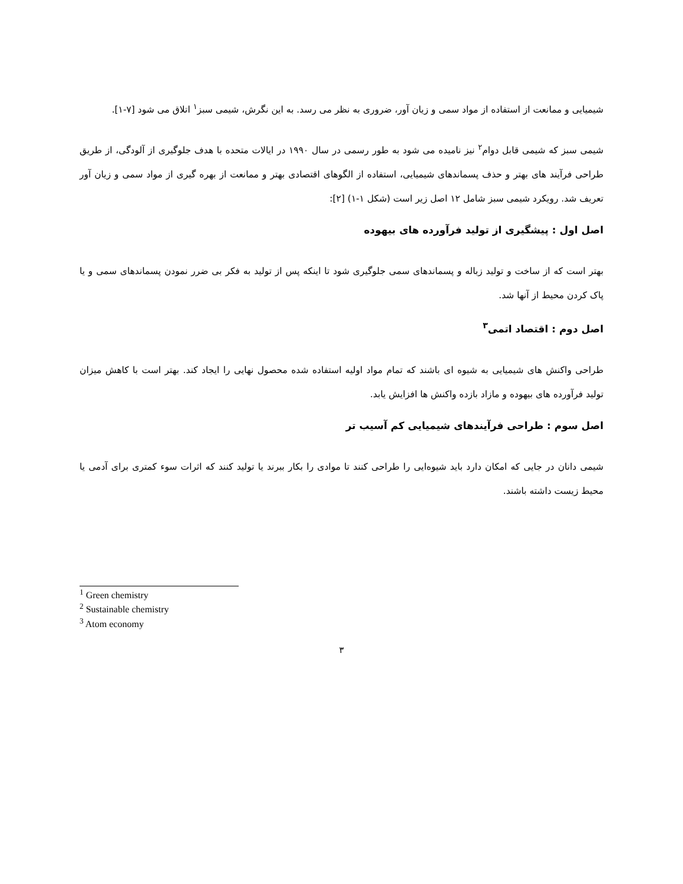شیمیایی و ممانعت از استفاده از مواد سمی و زیان آور، ضروری به نظر می رسد. به این نگرش، شیمی سبز<sup>۱</sup> اتلاق می شود [۷-۱].
شیمی سبز که شیمی قابل دوام<sup>۲</sup> نیز نامیده می شود به طور رسمی در سال ۱۹۹۰ در ایالات متحده با هدف جلوگیری از آلودگی، از طریق طراحی فرآیند های بهتر و حذف پسماندهای شیمیایی، استفاده از الگوهای اقتصادی بهتر و ممانعت از بهره گیری از مواد سمی و زیان آور تعریف شد. رویکرد شیمی سبز شامل ۱۲ اصل زیر است (شکل ۱-۱) [۲]:
اصل اول : پیشگیری از تولید فرآورده های بیهوده
بهتر است که از ساخت و تولید زباله و پسماندهای سمی جلوگیری شود تا اینکه پس از تولید به فکر بی ضرر نمودن پسماندهای سمی و یا پاک کردن محیط از آنها شد.
اصل دوم : اقتصاد اتمی<sup>۳</sup>
طراحی واکنش های شیمیایی به شیوه ای باشند که تمام مواد اولیه استفاده شده محصول نهایی را ایجاد کند. بهتر است با کاهش میزان تولید فرآورده های بیهوده و مازاد بازده واکنش ها افزایش یابد.
اصل سوم : طراحی فرآیندهای شیمیایی کم آسیب تر
شیمی دانان در جایی که امکان دارد باید شیوه‌ایی را طراحی کنند تا موادی را بکار ببرند یا تولید کنند که اثرات سوء کمتری برای آدمی یا محیط زیست داشته باشند.
<sup>1</sup> Green chemistry
<sup>2</sup> Sustainable chemistry
<sup>3</sup> Atom economy
۳